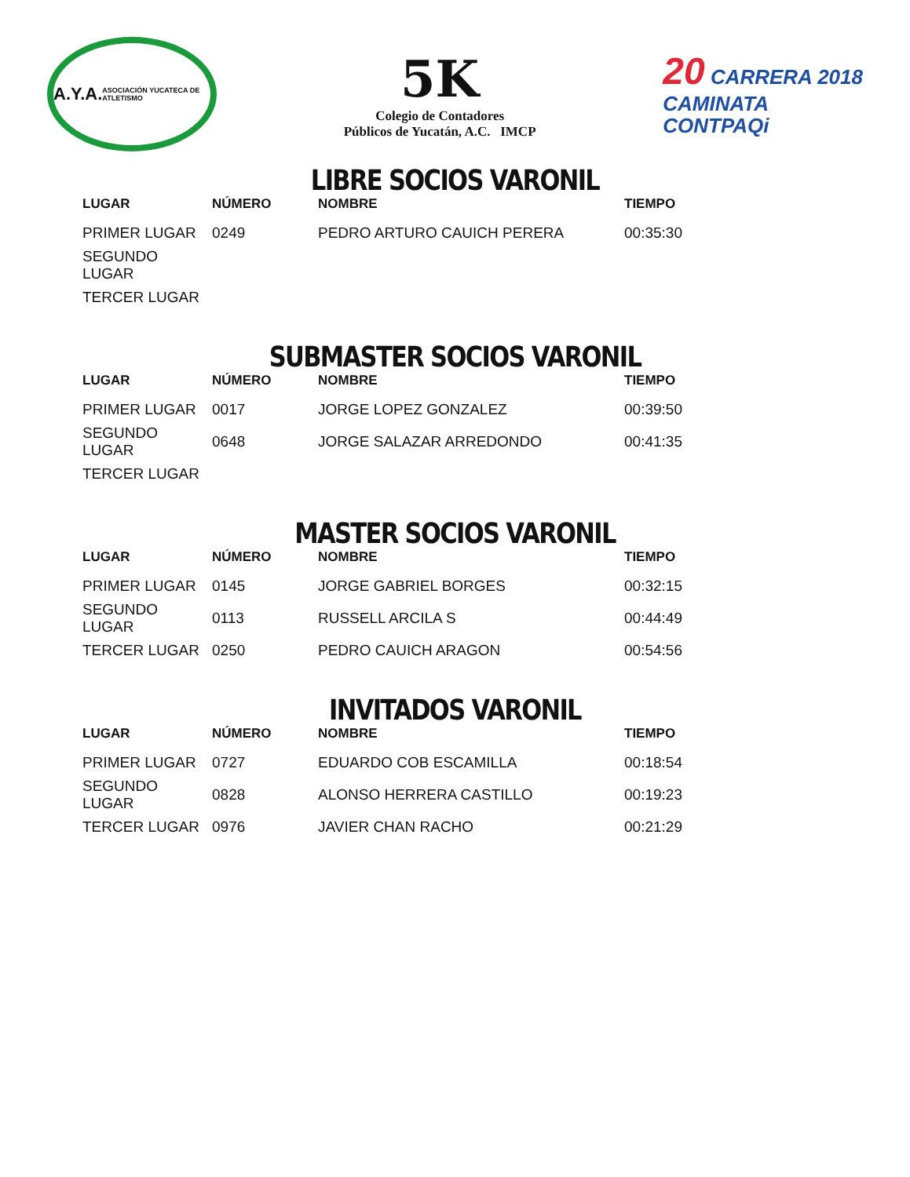A.Y.A.
ASOCIACIÓN YUCATECA DE ATLETISMO
5K
Colegio de Contadores
Públicos de Yucatán, A.C. IMCP
20 CARRERA 2018
CAMINATA
CONTPAQi
LIBRE SOCIOS VARONIL
| LUGAR | NÚMERO | NOMBRE | TIEMPO |
| --- | --- | --- | --- |
| PRIMER LUGAR | 0249 | PEDRO ARTURO CAUICH PERERA | 00:35:30 |
| SEGUNDO LUGAR | | | |
| TERCER LUGAR | | | |
SUBMASTER SOCIOS VARONIL
| LUGAR | NÚMERO | NOMBRE | TIEMPO |
| --- | --- | --- | --- |
| PRIMER LUGAR | 0017 | JORGE LOPEZ GONZALEZ | 00:39:50 |
| SEGUNDO LUGAR | 0648 | JORGE SALAZAR ARREDONDO | 00:41:35 |
| TERCER LUGAR | | | |
MASTER SOCIOS VARONIL
| LUGAR | NÚMERO | NOMBRE | TIEMPO |
| --- | --- | --- | --- |
| PRIMER LUGAR | 0145 | JORGE GABRIEL BORGES | 00:32:15 |
| SEGUNDO LUGAR | 0113 | RUSSELL ARCILA S | 00:44:49 |
| TERCER LUGAR | 0250 | PEDRO CAUICH ARAGON | 00:54:56 |
INVITADOS VARONIL
| LUGAR | NÚMERO | NOMBRE | TIEMPO |
| --- | --- | --- | --- |
| PRIMER LUGAR | 0727 | EDUARDO COB ESCAMILLA | 00:18:54 |
| SEGUNDO LUGAR | 0828 | ALONSO HERRERA CASTILLO | 00:19:23 |
| TERCER LUGAR | 0976 | JAVIER CHAN RACHO | 00:21:29 |